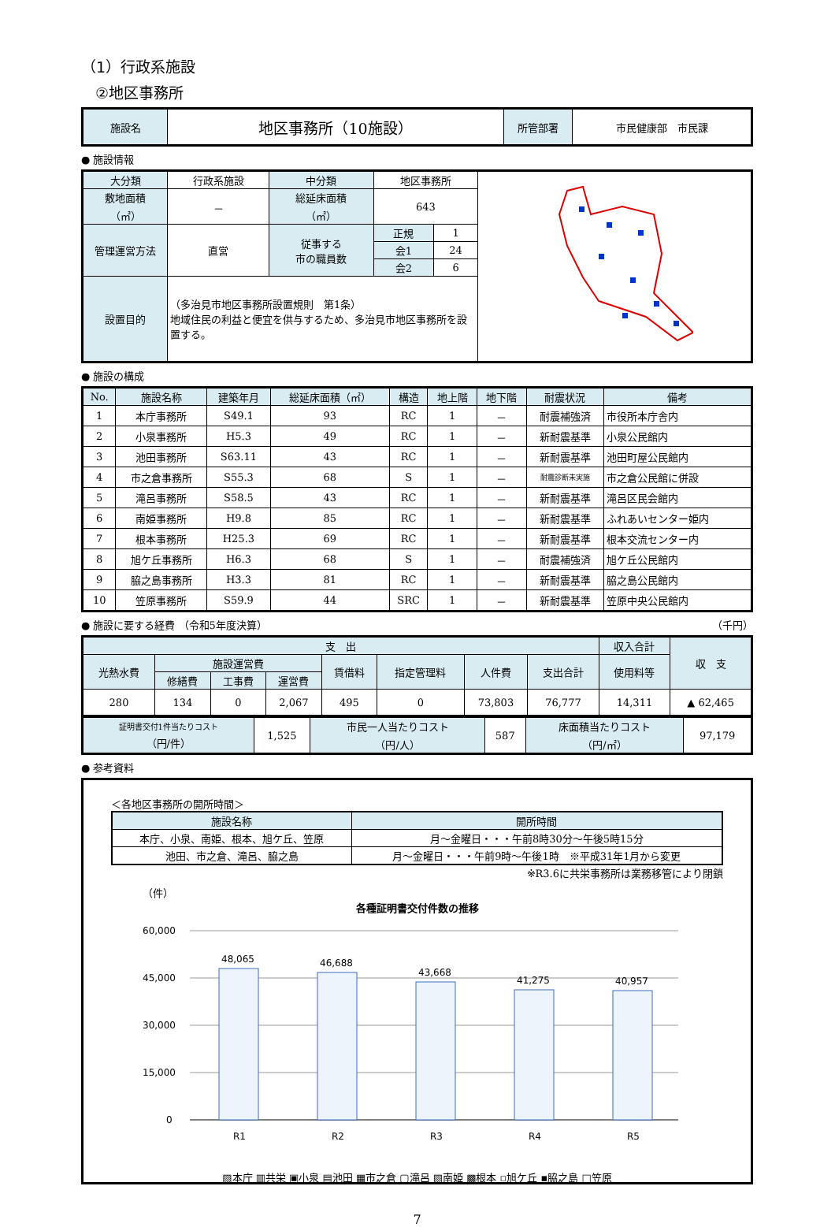（1）行政系施設
②地区事務所
| 施設名 | 地区事務所（10施設） | 所管部署 | 市民健康部 市民課 |
● 施設情報
| 大分類 | 行政系施設 | 中分類 | 地区事務所 | | |
| 敷地面積 （㎡） | － | 総延床面積 （㎡） | 643 | | |
| 管理運営方法 | 直営 | 従事する 市の職員数 | 正規 | 1 | |
| | | | 会1 | 24 | |
| | | | 会2 | 6 | |
| 設置目的 | （多治見市地区事務所設置規則 第1条） 地域住民の利益と便宜を供与するため、多治見市地区事務所を設置する。 | | | | |
● 施設の構成
| No. | 施設名称 | 建築年月 | 総延床面積（㎡） | 構造 | 地上階 | 地下階 | 耐震状況 | 備考 |
| --- | --- | --- | --- | --- | --- | --- | --- | --- |
| 1 | 本庁事務所 | S49.1 | 93 | RC | 1 | － | 耐震補強済 | 市役所本庁舎内 |
| 2 | 小泉事務所 | H5.3 | 49 | RC | 1 | － | 新耐震基準 | 小泉公民館内 |
| 3 | 池田事務所 | S63.11 | 43 | RC | 1 | － | 新耐震基準 | 池田町屋公民館内 |
| 4 | 市之倉事務所 | S55.3 | 68 | S | 1 | － | 耐震診断未実施 | 市之倉公民館に併設 |
| 5 | 滝呂事務所 | S58.5 | 43 | RC | 1 | － | 新耐震基準 | 滝呂区民会館内 |
| 6 | 南姫事務所 | H9.8 | 85 | RC | 1 | － | 新耐震基準 | ふれあいセンター姫内 |
| 7 | 根本事務所 | H25.3 | 69 | RC | 1 | － | 新耐震基準 | 根本交流センター内 |
| 8 | 旭ケ丘事務所 | H6.3 | 68 | S | 1 | － | 耐震補強済 | 旭ケ丘公民館内 |
| 9 | 脇之島事務所 | H3.3 | 81 | RC | 1 | － | 新耐震基準 | 脇之島公民館内 |
| 10 | 笠原事務所 | S59.9 | 44 | SRC | 1 | － | 新耐震基準 | 笠原中央公民館内 |
● 施設に要する経費 （令和5年度決算） （千円）
| 支 出 | | | | | | | | 収入合計 | 収 支 |
| 光熱水費 | 施設運営費 | | | 賃借料 | 指定管理料 | 人件費 | 支出合計 | 使用料等 | |
| | 修繕費 | 工事費 | 運営費 | | | | | | |
| 280 | 134 | 0 | 2,067 | 495 | 0 | 73,803 | 76,777 | 14,311 | ▲ 62,465 |
| 証明書交付1件当たりコスト （円/件） | 1,525 | 市民一人当たりコスト （円/人） | 587 | 床面積当たりコスト （円/㎡） | 97,179 |
● 参考資料
＜各地区事務所の開所時間＞
| 施設名称 | 開所時間 |
| 本庁、小泉、南姫、根本、旭ケ丘、笠原 | 月～金曜日・・・午前8時30分～午後5時15分 |
| 池田、市之倉、滝呂、脇之島 | 月～金曜日・・・午前9時～午後1時 ※平成31年1月から変更 |
※R3.6に共栄事務所は業務移管により閉鎖
（件）
各種証明書交付件数の推移
60,000
45,000
30,000
15,000
0
48,065
46,688
43,668
41,275
40,957
R1
R2
R3
R4
R5
▨本庁 ▥共栄 ▣小泉 ▤池田 ▦市之倉 ▢滝呂 ▧南姫 ▩根本 ▫旭ケ丘 ▪脇之島 □笠原
7